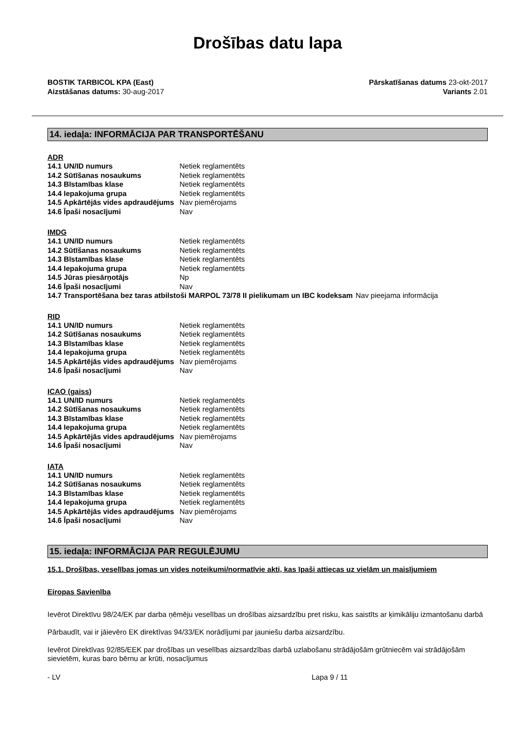Drošības datu lapa
BOSTIK TARBICOL KPA (East)
Aizstāšanas datums: 30-aug-2017
Pārskatīšanas datums 23-okt-2017
Variants 2.01
14. iedaļa: INFORMĀCIJA PAR TRANSPORTĒŠANU
ADR
| 14.1 UN/ID numurs | Netiek reglamentēts |
| 14.2 Sūtīšanas nosaukums | Netiek reglamentēts |
| 14.3 Bīstamības klase | Netiek reglamentēts |
| 14.4 Iepakojuma grupa | Netiek reglamentēts |
| 14.5 Apkārtējās vides apdraudējums | Nav piemērojams |
| 14.6 Īpaši nosacījumi | Nav |
IMDG
| 14.1 UN/ID numurs | Netiek reglamentēts |
| 14.2 Sūtīšanas nosaukums | Netiek reglamentēts |
| 14.3 Bīstamības klase | Netiek reglamentēts |
| 14.4 Iepakojuma grupa | Netiek reglamentēts |
| 14.5 Jūras piesārņotājs | Np |
| 14.6 Īpaši nosacījumi | Nav |
| 14.7 Transportēšana bez taras atbilstoši MARPOL 73/78 II pielikumam un IBC kodeksam | Nav pieejama informācija |
RID
| 14.1 UN/ID numurs | Netiek reglamentēts |
| 14.2 Sūtīšanas nosaukums | Netiek reglamentēts |
| 14.3 Bīstamības klase | Netiek reglamentēts |
| 14.4 Iepakojuma grupa | Netiek reglamentēts |
| 14.5 Apkārtējās vides apdraudējums | Nav piemērojams |
| 14.6 Īpaši nosacījumi | Nav |
ICAO (gaiss)
| 14.1 UN/ID numurs | Netiek reglamentēts |
| 14.2 Sūtīšanas nosaukums | Netiek reglamentēts |
| 14.3 Bīstamības klase | Netiek reglamentēts |
| 14.4 Iepakojuma grupa | Netiek reglamentēts |
| 14.5 Apkārtējās vides apdraudējums | Nav piemērojams |
| 14.6 Īpaši nosacījumi | Nav |
IATA
| 14.1 UN/ID numurs | Netiek reglamentēts |
| 14.2 Sūtīšanas nosaukums | Netiek reglamentēts |
| 14.3 Bīstamības klase | Netiek reglamentēts |
| 14.4 Iepakojuma grupa | Netiek reglamentēts |
| 14.5 Apkārtējās vides apdraudējums | Nav piemērojams |
| 14.6 Īpaši nosacījumi | Nav |
15. iedaļa: INFORMĀCIJA PAR REGULĒJUMU
15.1. Drošības, veselības jomas un vides noteikumi/normatīvie akti, kas īpaši attiecas uz vielām un maisījumiem
Eiropas Savienība
Ievērot Direktīvu 98/24/EK par darba ņēmēju veselības un drošības aizsardzību pret risku, kas saistīts ar ķimikāliju izmantošanu darbā
Pārbaudīt, vai ir jāievēro EK direktīvas 94/33/EK norādījumi par jauniešu darba aizsardzību.
Ievērot Direktīvas 92/85/EEK par drošības un veselības aizsardzības darbā uzlabošanu strādājošām grūtniecēm vai strādājošām sievietēm, kuras baro bērnu ar krūti, nosacījumus
- LV Lapa 9 / 11